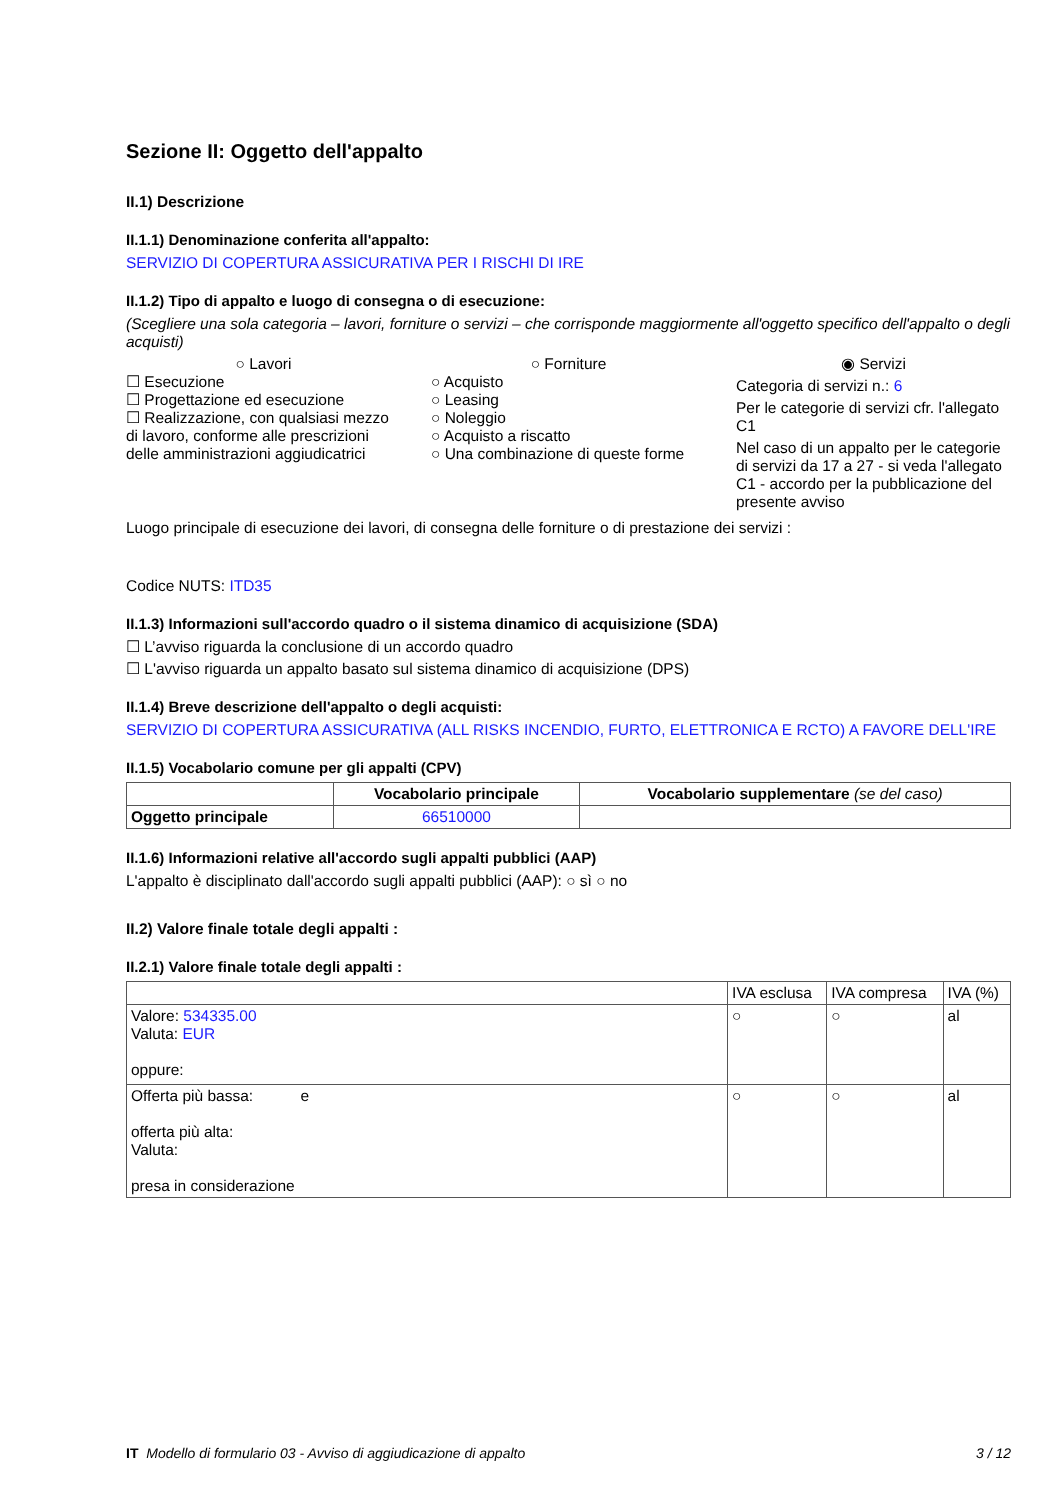Sezione II: Oggetto dell'appalto
II.1) Descrizione
II.1.1) Denominazione conferita all'appalto:
SERVIZIO DI COPERTURA ASSICURATIVA PER I RISCHI DI IRE
II.1.2) Tipo di appalto e luogo di consegna o di esecuzione:
(Scegliere una sola categoria – lavori, forniture o servizi – che corrisponde maggiormente all'oggetto specifico dell'appalto o degli acquisti)
○ Lavori
☐ Esecuzione
☐ Progettazione ed esecuzione
☐ Realizzazione, con qualsiasi mezzo di lavoro, conforme alle prescrizioni delle amministrazioni aggiudicatrici
○ Forniture
○ Acquisto
○ Leasing
○ Noleggio
○ Acquisto a riscatto
○ Una combinazione di queste forme
◉ Servizi
Categoria di servizi n.: 6
Per le categorie di servizi cfr. l'allegato C1
Nel caso di un appalto per le categorie di servizi da 17 a 27 - si veda l'allegato C1 - accordo per la pubblicazione del presente avviso
Luogo principale di esecuzione dei lavori, di consegna delle forniture o di prestazione dei servizi :
Codice NUTS: ITD35
II.1.3) Informazioni sull'accordo quadro o il sistema dinamico di acquisizione (SDA)
☐ L’avviso riguarda la conclusione di un accordo quadro
☐ L'avviso riguarda un appalto basato sul sistema dinamico di acquisizione (DPS)
II.1.4) Breve descrizione dell'appalto o degli acquisti:
SERVIZIO DI COPERTURA ASSICURATIVA (ALL RISKS INCENDIO, FURTO, ELETTRONICA E RCTO) A FAVORE DELL'IRE
II.1.5) Vocabolario comune per gli appalti (CPV)
| | Vocabolario principale | Vocabolario supplementare (se del caso) |
| --- | --- | --- |
| Oggetto principale | 66510000 | |
II.1.6) Informazioni relative all'accordo sugli appalti pubblici (AAP)
L'appalto è disciplinato dall'accordo sugli appalti pubblici (AAP): ○ sì ○ no
II.2) Valore finale totale degli appalti :
II.2.1) Valore finale totale degli appalti :
| | IVA esclusa | IVA compresa | IVA (%) |
| Valore: 534335.00 Valuta: EUR oppure: | ○ | ○ | al |
| Offerta più bassa: e offerta più alta: Valuta: presa in considerazione | ○ | ○ | al |
IT Modello di formulario 03 - Avviso di aggiudicazione di appalto 3 / 12